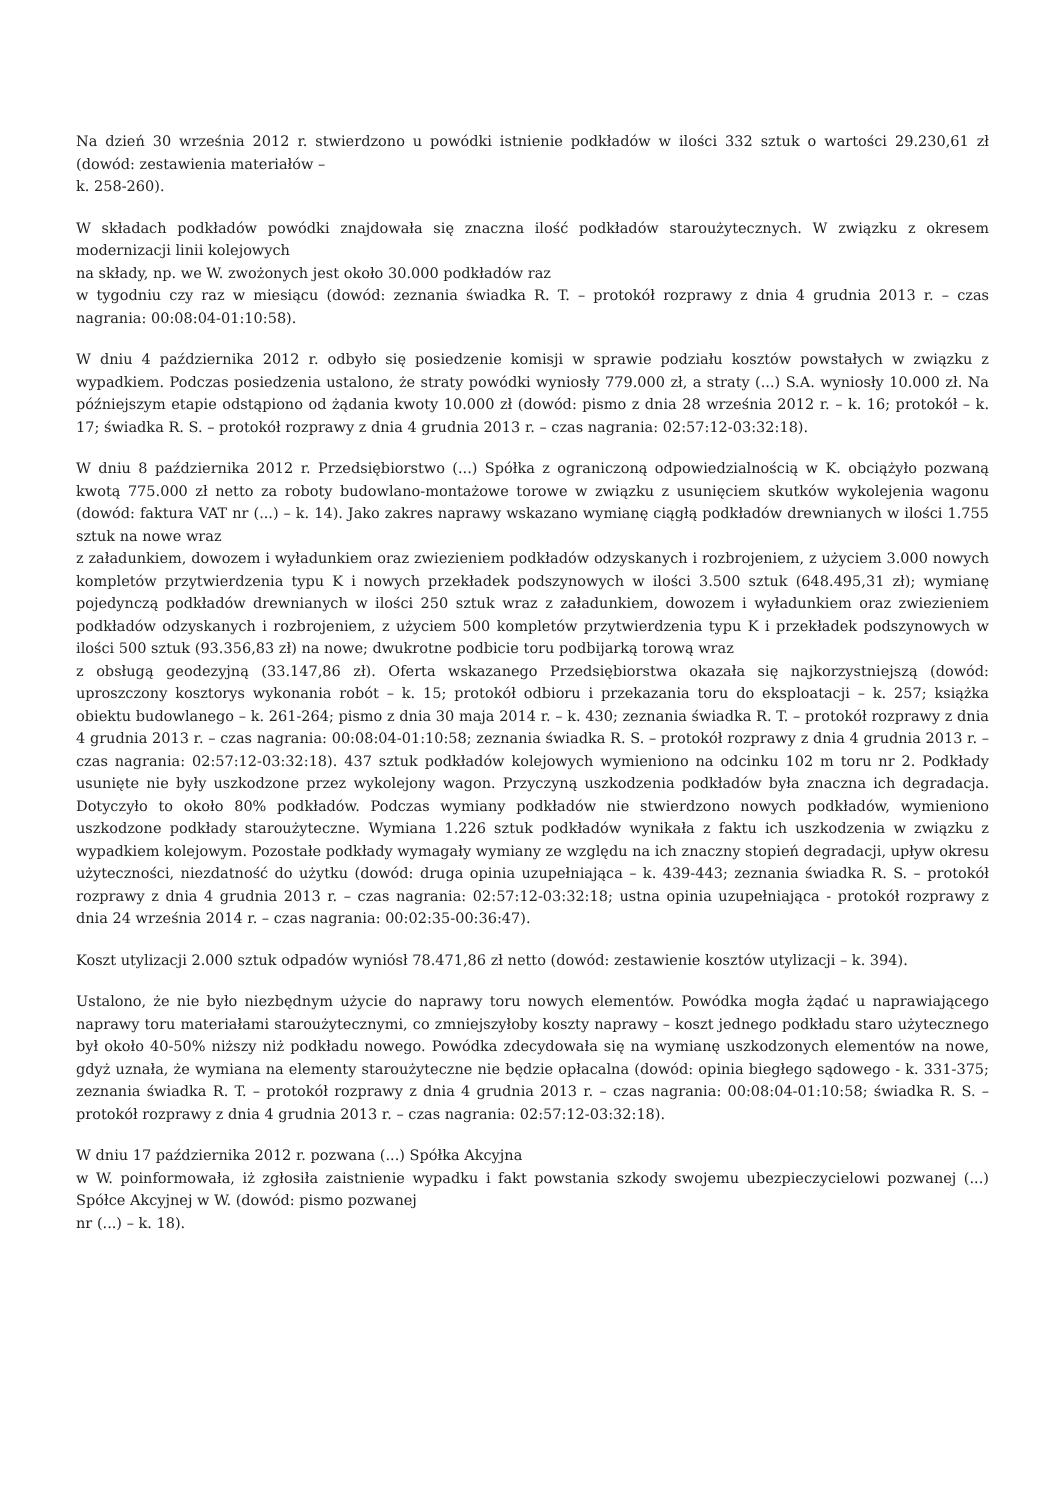Na dzień 30 września 2012 r. stwierdzono u powódki istnienie podkładów w ilości 332 sztuk o wartości 29.230,61 zł (dowód: zestawienia materiałów –
k. 258-260).
W składach podkładów powódki znajdowała się znaczna ilość podkładów staroużytecznych. W związku z okresem modernizacji linii kolejowych
na składy, np. we W. zwożonych jest około 30.000 podkładów raz
w tygodniu czy raz w miesiącu (dowód: zeznania świadka R. T. – protokół rozprawy z dnia 4 grudnia 2013 r. – czas nagrania: 00:08:04-01:10:58).
W dniu 4 października 2012 r. odbyło się posiedzenie komisji w sprawie podziału kosztów powstałych w związku z wypadkiem. Podczas posiedzenia ustalono, że straty powódki wyniosły 779.000 zł, a straty (...) S.A. wyniosły 10.000 zł. Na późniejszym etapie odstąpiono od żądania kwoty 10.000 zł (dowód: pismo z dnia 28 września 2012 r. – k. 16; protokół – k. 17; świadka R. S. – protokół rozprawy z dnia 4 grudnia 2013 r. – czas nagrania: 02:57:12-03:32:18).
W dniu 8 października 2012 r. Przedsiębiorstwo (...) Spółka z ograniczoną odpowiedzialnością w K. obciążyło pozwaną kwotą 775.000 zł netto za roboty budowlano-montażowe torowe w związku z usunięciem skutków wykolejenia wagonu (dowód: faktura VAT nr (...) – k. 14). Jako zakres naprawy wskazano wymianę ciągłą podkładów drewnianych w ilości 1.755 sztuk na nowe wraz
z załadunkiem, dowozem i wyładunkiem oraz zwiezieniem podkładów odzyskanych i rozbrojeniem, z użyciem 3.000 nowych kompletów przytwierdzenia typu K i nowych przekładek podszynowych w ilości 3.500 sztuk (648.495,31 zł); wymianę pojedynczą podkładów drewnianych w ilości 250 sztuk wraz z załadunkiem, dowozem i wyładunkiem oraz zwiezieniem podkładów odzyskanych i rozbrojeniem, z użyciem 500 kompletów przytwierdzenia typu K i przekładek podszynowych w ilości 500 sztuk (93.356,83 zł) na nowe; dwukrotne podbicie toru podbijarką torową wraz
z obsługą geodezyjną (33.147,86 zł). Oferta wskazanego Przedsiębiorstwa okazała się najkorzystniejszą (dowód: uproszczony kosztorys wykonania robót – k. 15; protokół odbioru i przekazania toru do eksploatacji – k. 257; książka obiektu budowlanego – k. 261-264; pismo z dnia 30 maja 2014 r. – k. 430; zeznania świadka R. T. – protokół rozprawy z dnia 4 grudnia 2013 r. – czas nagrania: 00:08:04-01:10:58; zeznania świadka R. S. – protokół rozprawy z dnia 4 grudnia 2013 r. – czas nagrania: 02:57:12-03:32:18). 437 sztuk podkładów kolejowych wymieniono na odcinku 102 m toru nr 2. Podkłady usunięte nie były uszkodzone przez wykolejony wagon. Przyczyną uszkodzenia podkładów była znaczna ich degradacja. Dotyczyło to około 80% podkładów. Podczas wymiany podkładów nie stwierdzono nowych podkładów, wymieniono uszkodzone podkłady staroużyteczne. Wymiana 1.226 sztuk podkładów wynikała z faktu ich uszkodzenia w związku z wypadkiem kolejowym. Pozostałe podkłady wymagały wymiany ze względu na ich znaczny stopień degradacji, upływ okresu użyteczności, niezdatność do użytku (dowód: druga opinia uzupełniająca – k. 439-443; zeznania świadka R. S. – protokół rozprawy z dnia 4 grudnia 2013 r. – czas nagrania: 02:57:12-03:32:18; ustna opinia uzupełniająca - protokół rozprawy z dnia 24 września 2014 r. – czas nagrania: 00:02:35-00:36:47).
Koszt utylizacji 2.000 sztuk odpadów wyniósł 78.471,86 zł netto (dowód: zestawienie kosztów utylizacji – k. 394).
Ustalono, że nie było niezbędnym użycie do naprawy toru nowych elementów. Powódka mogła żądać u naprawiającego naprawy toru materiałami staroużytecznymi, co zmniejszyłoby koszty naprawy – koszt jednego podkładu staro użytecznego był około 40-50% niższy niż podkładu nowego. Powódka zdecydowała się na wymianę uszkodzonych elementów na nowe, gdyż uznała, że wymiana na elementy staroużyteczne nie będzie opłacalna (dowód: opinia biegłego sądowego - k. 331-375; zeznania świadka R. T. – protokół rozprawy z dnia 4 grudnia 2013 r. – czas nagrania: 00:08:04-01:10:58; świadka R. S. – protokół rozprawy z dnia 4 grudnia 2013 r. – czas nagrania: 02:57:12-03:32:18).
W dniu 17 października 2012 r. pozwana (...) Spółka Akcyjna
w W. poinformowała, iż zgłosiła zaistnienie wypadku i fakt powstania szkody swojemu ubezpieczycielowi pozwanej (...) Spółce Akcyjnej w W. (dowód: pismo pozwanej
nr (...) – k. 18).